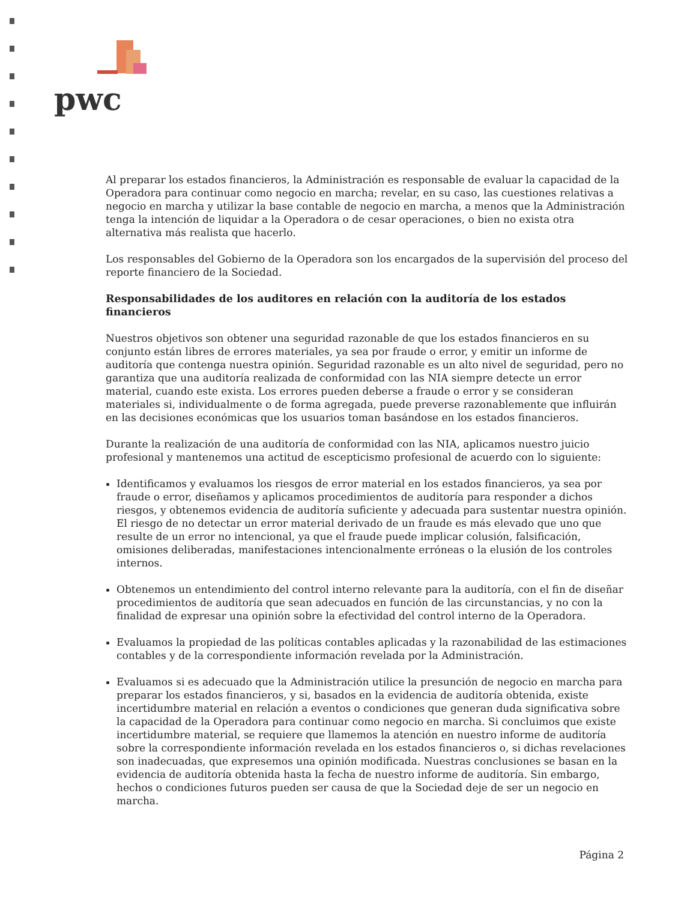pwc
Al preparar los estados financieros, la Administración es responsable de evaluar la capacidad de la Operadora para continuar como negocio en marcha; revelar, en su caso, las cuestiones relativas a negocio en marcha y utilizar la base contable de negocio en marcha, a menos que la Administración tenga la intención de liquidar a la Operadora o de cesar operaciones, o bien no exista otra alternativa más realista que hacerlo.
Los responsables del Gobierno de la Operadora son los encargados de la supervisión del proceso del reporte financiero de la Sociedad.
Responsabilidades de los auditores en relación con la auditoría de los estados financieros
Nuestros objetivos son obtener una seguridad razonable de que los estados financieros en su conjunto están libres de errores materiales, ya sea por fraude o error, y emitir un informe de auditoría que contenga nuestra opinión. Seguridad razonable es un alto nivel de seguridad, pero no garantiza que una auditoría realizada de conformidad con las NIA siempre detecte un error material, cuando este exista. Los errores pueden deberse a fraude o error y se consideran materiales si, individualmente o de forma agregada, puede preverse razonablemente que influirán en las decisiones económicas que los usuarios toman basándose en los estados financieros.
Durante la realización de una auditoría de conformidad con las NIA, aplicamos nuestro juicio profesional y mantenemos una actitud de escepticismo profesional de acuerdo con lo siguiente:
Identificamos y evaluamos los riesgos de error material en los estados financieros, ya sea por fraude o error, diseñamos y aplicamos procedimientos de auditoría para responder a dichos riesgos, y obtenemos evidencia de auditoría suficiente y adecuada para sustentar nuestra opinión. El riesgo de no detectar un error material derivado de un fraude es más elevado que uno que resulte de un error no intencional, ya que el fraude puede implicar colusión, falsificación, omisiones deliberadas, manifestaciones intencionalmente erróneas o la elusión de los controles internos.
Obtenemos un entendimiento del control interno relevante para la auditoría, con el fin de diseñar procedimientos de auditoría que sean adecuados en función de las circunstancias, y no con la finalidad de expresar una opinión sobre la efectividad del control interno de la Operadora.
Evaluamos la propiedad de las políticas contables aplicadas y la razonabilidad de las estimaciones contables y de la correspondiente información revelada por la Administración.
Evaluamos si es adecuado que la Administración utilice la presunción de negocio en marcha para preparar los estados financieros, y si, basados en la evidencia de auditoría obtenida, existe incertidumbre material en relación a eventos o condiciones que generan duda significativa sobre la capacidad de la Operadora para continuar como negocio en marcha. Si concluimos que existe incertidumbre material, se requiere que llamemos la atención en nuestro informe de auditoría sobre la correspondiente información revelada en los estados financieros o, si dichas revelaciones son inadecuadas, que expresemos una opinión modificada. Nuestras conclusiones se basan en la evidencia de auditoría obtenida hasta la fecha de nuestro informe de auditoría. Sin embargo, hechos o condiciones futuros pueden ser causa de que la Sociedad deje de ser un negocio en marcha.
Página 2